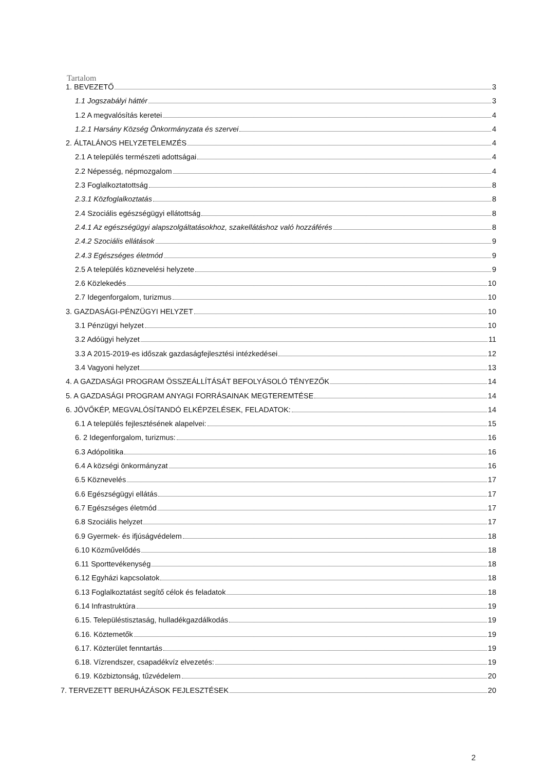Tartalom
1. BEVEZETŐ 3
1.1 Jogszabályi háttér 3
1.2 A megvalósítás keretei 4
1.2.1 Harsány Község Önkormányzata és szervei 4
2. ÁLTALÁNOS HELYZETELEMZÉS 4
2.1 A település természeti adottságai 4
2.2 Népesség, népmozgalom 4
2.3 Foglalkoztatottság 8
2.3.1 Közfoglalkoztatás 8
2.4 Szociális egészségügyi ellátottság 8
2.4.1 Az egészségügyi alapszolgáltatásokhoz, szakellátáshoz való hozzáférés 8
2.4.2 Szociális ellátások 9
2.4.3 Egészséges életmód 9
2.5 A település köznevelési helyzete 9
2.6 Közlekedés 10
2.7 Idegenforgalom, turizmus 10
3. GAZDASÁGI-PÉNZÜGYI HELYZET 10
3.1 Pénzügyi helyzet 10
3.2 Adóügyi helyzet 11
3.3 A 2015-2019-es időszak gazdaságfejlesztési intézkedései 12
3.4 Vagyoni helyzet 13
4. A GAZDASÁGI PROGRAM ÖSSZEÁLLÍTÁSÁT BEFOLYÁSOLÓ TÉNYEZŐK 14
5. A GAZDASÁGI PROGRAM ANYAGI FORRÁSAINAK MEGTEREMTÉSE 14
6. JÖVŐKÉP, MEGVALÓSÍTANDÓ ELKÉPZELÉSEK, FELADATOK: 14
6.1 A település fejlesztésének alapelvei: 15
6. 2 Idegenforgalom, turizmus: 16
6.3 Adópolitika 16
6.4 A községi önkormányzat 16
6.5 Köznevelés 17
6.6 Egészségügyi ellátás 17
6.7 Egészséges életmód 17
6.8 Szociális helyzet 17
6.9 Gyermek- és ifjúságvédelem 18
6.10 Közművelődés 18
6.11 Sporttevékenység 18
6.12 Egyházi kapcsolatok 18
6.13 Foglalkoztatást segítő célok és feladatok 18
6.14 Infrastruktúra 19
6.15. Településtisztaság, hulladékgazdálkodás 19
6.16. Köztemetők 19
6.17. Közterület fenntartás 19
6.18. Vízrendszer, csapadékvíz elvezetés: 19
6.19. Közbiztonság, tűzvédelem 20
7. TERVEZETT BERUHÁZÁSOK FEJLESZTÉSEK 20
2